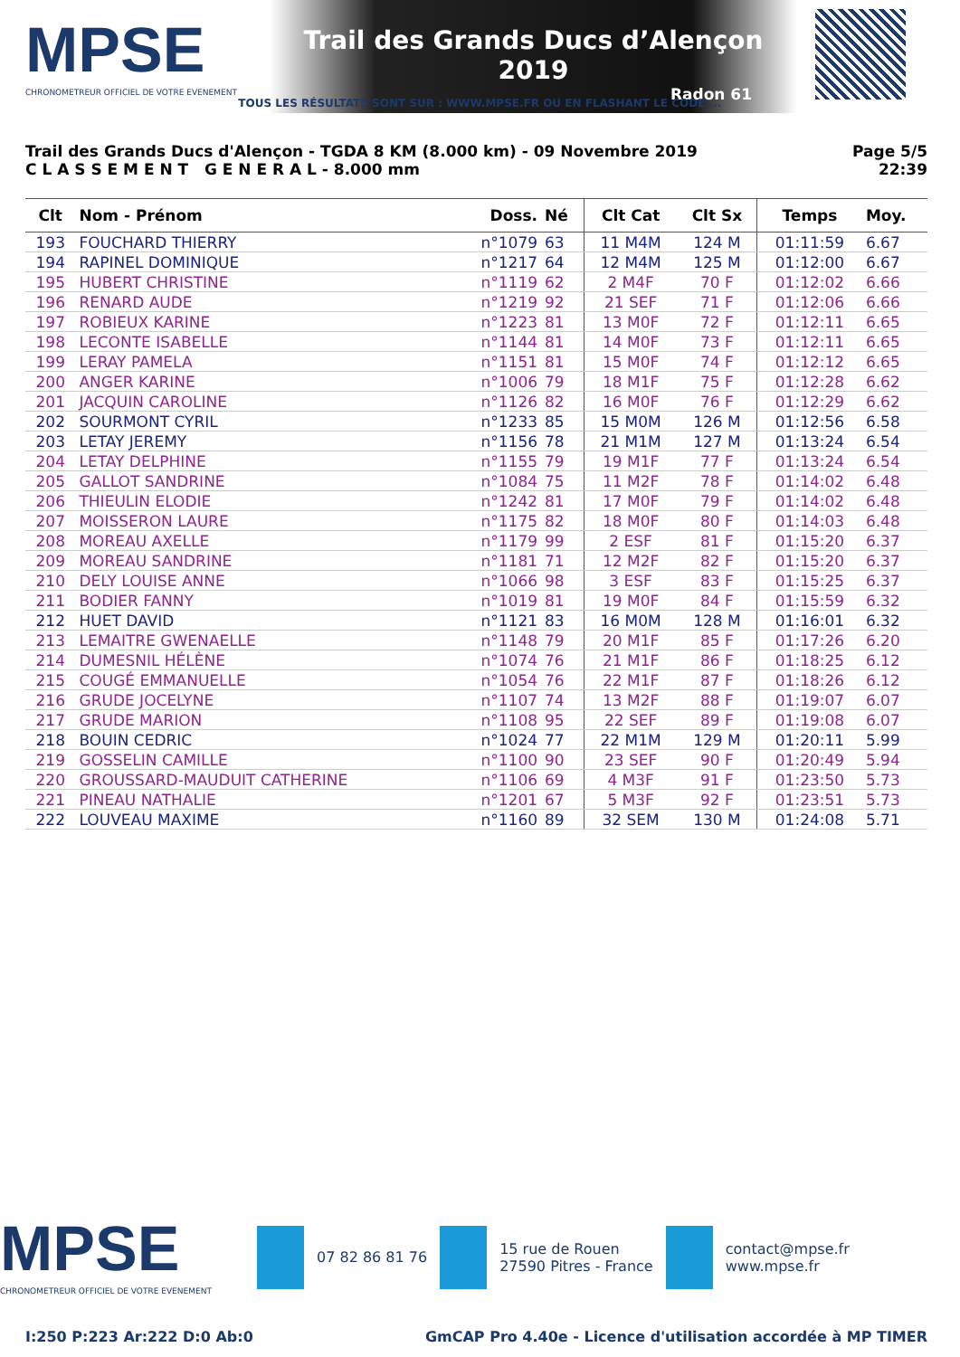MPSE
CHRONOMETREUR OFFICIEL DE VOTRE EVENEMENT
Trail des Grands Ducs d’Alençon 2019
Radon 61
TOUS LES RÉSULTATS SONT SUR : WWW.MPSE.FR OU EN FLASHANT LE CODE....
Trail des Grands Ducs d'Alençon - TGDA 8 KM (8.000 km) - 09 Novembre 2019
C L A S S E M E N T G E N E R A L - 8.000 mm
Page 5/5
22:39
| Clt | Nom - Prénom | Doss. | Né | Clt Cat | Clt Sx | Temps | Moy. |
| --- | --- | --- | --- | --- | --- | --- | --- |
| 193 | FOUCHARD THIERRY | n°1079 | 63 | 11 M4M | 124 M | 01:11:59 | 6.67 |
| 194 | RAPINEL DOMINIQUE | n°1217 | 64 | 12 M4M | 125 M | 01:12:00 | 6.67 |
| 195 | HUBERT CHRISTINE | n°1119 | 62 | 2 M4F | 70 F | 01:12:02 | 6.66 |
| 196 | RENARD AUDE | n°1219 | 92 | 21 SEF | 71 F | 01:12:06 | 6.66 |
| 197 | ROBIEUX KARINE | n°1223 | 81 | 13 M0F | 72 F | 01:12:11 | 6.65 |
| 198 | LECONTE ISABELLE | n°1144 | 81 | 14 M0F | 73 F | 01:12:11 | 6.65 |
| 199 | LERAY PAMELA | n°1151 | 81 | 15 M0F | 74 F | 01:12:12 | 6.65 |
| 200 | ANGER KARINE | n°1006 | 79 | 18 M1F | 75 F | 01:12:28 | 6.62 |
| 201 | JACQUIN CAROLINE | n°1126 | 82 | 16 M0F | 76 F | 01:12:29 | 6.62 |
| 202 | SOURMONT CYRIL | n°1233 | 85 | 15 M0M | 126 M | 01:12:56 | 6.58 |
| 203 | LETAY JEREMY | n°1156 | 78 | 21 M1M | 127 M | 01:13:24 | 6.54 |
| 204 | LETAY DELPHINE | n°1155 | 79 | 19 M1F | 77 F | 01:13:24 | 6.54 |
| 205 | GALLOT SANDRINE | n°1084 | 75 | 11 M2F | 78 F | 01:14:02 | 6.48 |
| 206 | THIEULIN ELODIE | n°1242 | 81 | 17 M0F | 79 F | 01:14:02 | 6.48 |
| 207 | MOISSERON LAURE | n°1175 | 82 | 18 M0F | 80 F | 01:14:03 | 6.48 |
| 208 | MOREAU AXELLE | n°1179 | 99 | 2 ESF | 81 F | 01:15:20 | 6.37 |
| 209 | MOREAU SANDRINE | n°1181 | 71 | 12 M2F | 82 F | 01:15:20 | 6.37 |
| 210 | DELY LOUISE ANNE | n°1066 | 98 | 3 ESF | 83 F | 01:15:25 | 6.37 |
| 211 | BODIER FANNY | n°1019 | 81 | 19 M0F | 84 F | 01:15:59 | 6.32 |
| 212 | HUET DAVID | n°1121 | 83 | 16 M0M | 128 M | 01:16:01 | 6.32 |
| 213 | LEMAITRE GWENAELLE | n°1148 | 79 | 20 M1F | 85 F | 01:17:26 | 6.20 |
| 214 | DUMESNIL HÉLÈNE | n°1074 | 76 | 21 M1F | 86 F | 01:18:25 | 6.12 |
| 215 | COUGÉ EMMANUELLE | n°1054 | 76 | 22 M1F | 87 F | 01:18:26 | 6.12 |
| 216 | GRUDE JOCELYNE | n°1107 | 74 | 13 M2F | 88 F | 01:19:07 | 6.07 |
| 217 | GRUDE MARION | n°1108 | 95 | 22 SEF | 89 F | 01:19:08 | 6.07 |
| 218 | BOUIN CEDRIC | n°1024 | 77 | 22 M1M | 129 M | 01:20:11 | 5.99 |
| 219 | GOSSELIN CAMILLE | n°1100 | 90 | 23 SEF | 90 F | 01:20:49 | 5.94 |
| 220 | GROUSSARD-MAUDUIT CATHERINE | n°1106 | 69 | 4 M3F | 91 F | 01:23:50 | 5.73 |
| 221 | PINEAU NATHALIE | n°1201 | 67 | 5 M3F | 92 F | 01:23:51 | 5.73 |
| 222 | LOUVEAU MAXIME | n°1160 | 89 | 32 SEM | 130 M | 01:24:08 | 5.71 |
MPSE
CHRONOMETREUR OFFICIEL DE VOTRE EVENEMENT
07 82 86 81 76
15 rue de Rouen
27590 Pitres - France
contact@mpse.fr
www.mpse.fr
I:250 P:223 Ar:222 D:0 Ab:0 GmCAP Pro 4.40e - Licence d'utilisation accordée à MP TIMER